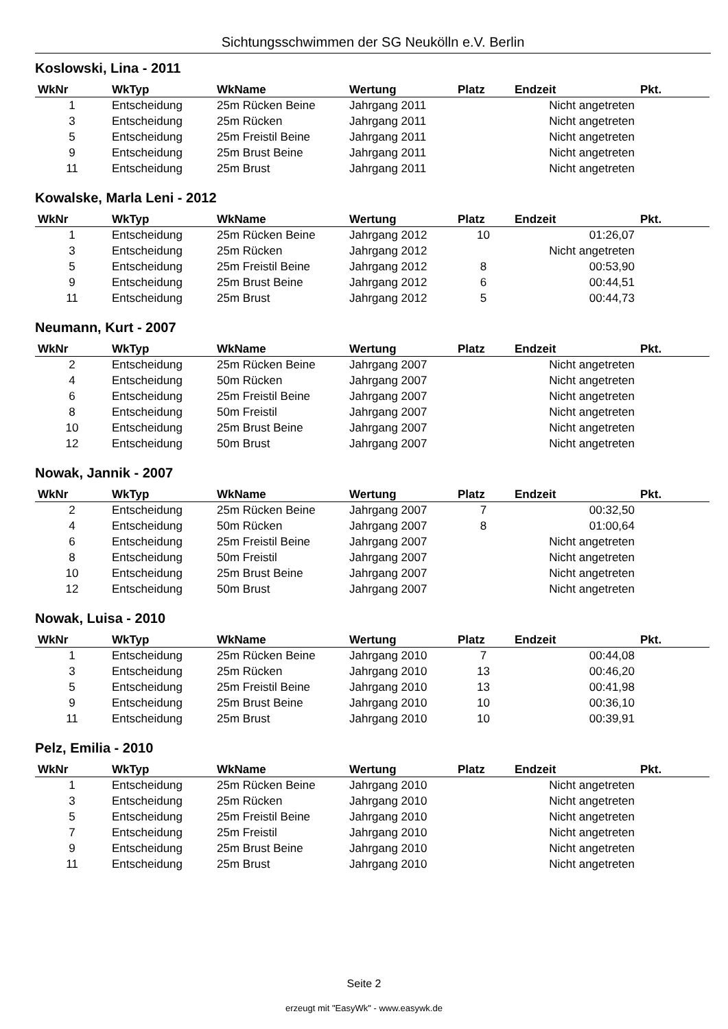Sichtungsschwimmen der SG Neukölln e.V. Berlin
Koslowski, Lina - 2011
| WkNr | WkTyp | WkName | Wertung | Platz | Endzeit | Pkt. |
| --- | --- | --- | --- | --- | --- | --- |
| 1 | Entscheidung | 25m Rücken Beine | Jahrgang 2011 | | Nicht angetreten | |
| 3 | Entscheidung | 25m Rücken | Jahrgang 2011 | | Nicht angetreten | |
| 5 | Entscheidung | 25m Freistil Beine | Jahrgang 2011 | | Nicht angetreten | |
| 9 | Entscheidung | 25m Brust Beine | Jahrgang 2011 | | Nicht angetreten | |
| 11 | Entscheidung | 25m Brust | Jahrgang 2011 | | Nicht angetreten | |
Kowalske, Marla Leni - 2012
| WkNr | WkTyp | WkName | Wertung | Platz | Endzeit | Pkt. |
| --- | --- | --- | --- | --- | --- | --- |
| 1 | Entscheidung | 25m Rücken Beine | Jahrgang 2012 | 10 | 01:26,07 | |
| 3 | Entscheidung | 25m Rücken | Jahrgang 2012 | | Nicht angetreten | |
| 5 | Entscheidung | 25m Freistil Beine | Jahrgang 2012 | 8 | 00:53,90 | |
| 9 | Entscheidung | 25m Brust Beine | Jahrgang 2012 | 6 | 00:44,51 | |
| 11 | Entscheidung | 25m Brust | Jahrgang 2012 | 5 | 00:44,73 | |
Neumann, Kurt - 2007
| WkNr | WkTyp | WkName | Wertung | Platz | Endzeit | Pkt. |
| --- | --- | --- | --- | --- | --- | --- |
| 2 | Entscheidung | 25m Rücken Beine | Jahrgang 2007 | | Nicht angetreten | |
| 4 | Entscheidung | 50m Rücken | Jahrgang 2007 | | Nicht angetreten | |
| 6 | Entscheidung | 25m Freistil Beine | Jahrgang 2007 | | Nicht angetreten | |
| 8 | Entscheidung | 50m Freistil | Jahrgang 2007 | | Nicht angetreten | |
| 10 | Entscheidung | 25m Brust Beine | Jahrgang 2007 | | Nicht angetreten | |
| 12 | Entscheidung | 50m Brust | Jahrgang 2007 | | Nicht angetreten | |
Nowak, Jannik - 2007
| WkNr | WkTyp | WkName | Wertung | Platz | Endzeit | Pkt. |
| --- | --- | --- | --- | --- | --- | --- |
| 2 | Entscheidung | 25m Rücken Beine | Jahrgang 2007 | 7 | 00:32,50 | |
| 4 | Entscheidung | 50m Rücken | Jahrgang 2007 | 8 | 01:00,64 | |
| 6 | Entscheidung | 25m Freistil Beine | Jahrgang 2007 | | Nicht angetreten | |
| 8 | Entscheidung | 50m Freistil | Jahrgang 2007 | | Nicht angetreten | |
| 10 | Entscheidung | 25m Brust Beine | Jahrgang 2007 | | Nicht angetreten | |
| 12 | Entscheidung | 50m Brust | Jahrgang 2007 | | Nicht angetreten | |
Nowak, Luisa - 2010
| WkNr | WkTyp | WkName | Wertung | Platz | Endzeit | Pkt. |
| --- | --- | --- | --- | --- | --- | --- |
| 1 | Entscheidung | 25m Rücken Beine | Jahrgang 2010 | 7 | 00:44,08 | |
| 3 | Entscheidung | 25m Rücken | Jahrgang 2010 | 13 | 00:46,20 | |
| 5 | Entscheidung | 25m Freistil Beine | Jahrgang 2010 | 13 | 00:41,98 | |
| 9 | Entscheidung | 25m Brust Beine | Jahrgang 2010 | 10 | 00:36,10 | |
| 11 | Entscheidung | 25m Brust | Jahrgang 2010 | 10 | 00:39,91 | |
Pelz, Emilia - 2010
| WkNr | WkTyp | WkName | Wertung | Platz | Endzeit | Pkt. |
| --- | --- | --- | --- | --- | --- | --- |
| 1 | Entscheidung | 25m Rücken Beine | Jahrgang 2010 | | Nicht angetreten | |
| 3 | Entscheidung | 25m Rücken | Jahrgang 2010 | | Nicht angetreten | |
| 5 | Entscheidung | 25m Freistil Beine | Jahrgang 2010 | | Nicht angetreten | |
| 7 | Entscheidung | 25m Freistil | Jahrgang 2010 | | Nicht angetreten | |
| 9 | Entscheidung | 25m Brust Beine | Jahrgang 2010 | | Nicht angetreten | |
| 11 | Entscheidung | 25m Brust | Jahrgang 2010 | | Nicht angetreten | |
Seite 2
erzeugt mit "EasyWk" - www.easywk.de